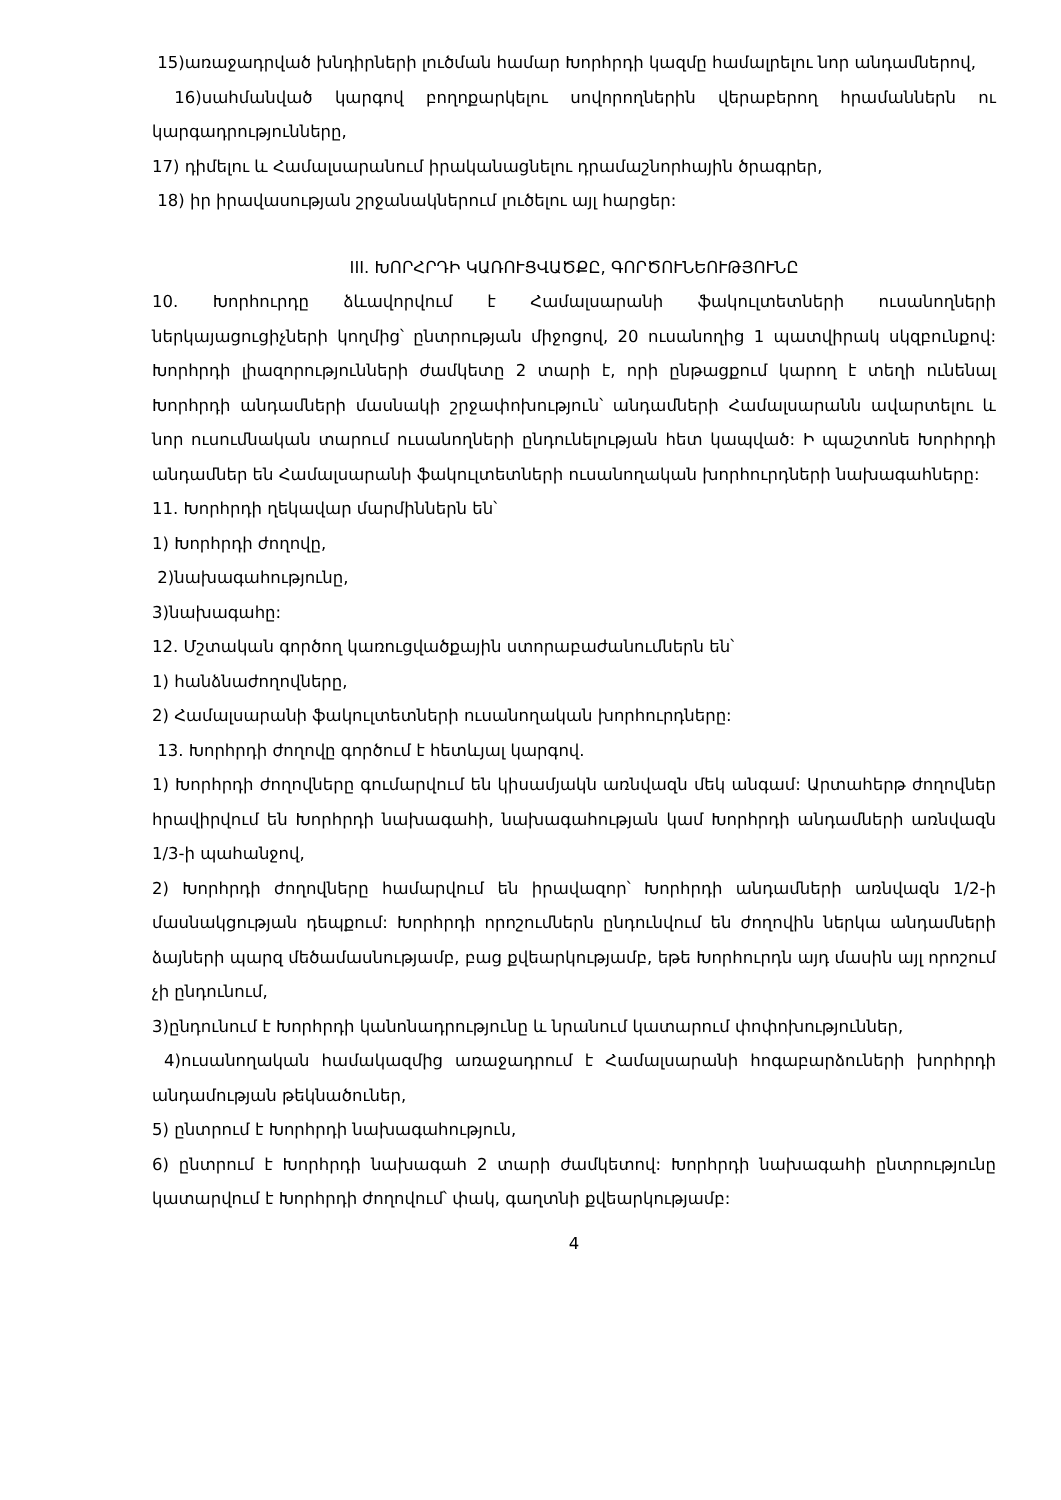15)առաջադրված խնդիրների լուծման համար Խորհրդի կազմը համալրելու նոր անդամներով,
16)սահմանված կարգով բողոքարկելու սովորողներին վերաբերող հրամաններն ու կարգադրությունները,
17) դիմելու և Համալսարանում իրականացնելու դրամաշնորհային ծրագրեր,
18) իր իրավասության շրջանակներում լուծելու այլ հարցեր:
III. ԽՈՐՀՐԴԻ ԿԱՌՈՒՑՎԱԾՔԸ, ԳՈՐԾՈՒՆԵՈՒԹՅՈՒՆԸ
10. Խորհուրդը ձևավորվում է Համալսարանի ֆակուլտետների ուսանողների ներկայացուցիչների կողմից՝ ընտրության միջոցով, 20 ուսանողից 1 պատվիրակ սկզբունքով: Խորհրդի լիազորությունների ժամկետը 2 տարի է, որի ընթացքում կարող է տեղի ունենալ Խորհրդի անդամների մասնակի շրջափոխություն՝ անդամների Համալսարանն ավարտելու և նոր ուսումնական տարում ուսանողների ընդունելության հետ կապված: Ի պաշտոնե Խորհրդի անդամներ են Համալսարանի ֆակուլտետների ուսանողական խորհուրդների նախագահները:
11. Խորհրդի ղեկավար մարմիններն են՝
1) Խորհրդի ժողովը,
2)նախագահությունը,
3)նախագահը:
12. Մշտական գործող կառուցվածքային ստորաբաժանումներն են՝
1) հանձնաժողովները,
2) Համալսարանի ֆակուլտետների ուսանողական խորհուրդները:
13. Խորհրդի ժողովը գործում է հետևյալ կարգով.
1) Խորհրդի ժողովները գումարվում են կիսամյակն առնվազն մեկ անգամ: Արտահերթ ժողովներ հրավիրվում են Խորհրդի նախագահի, նախագահության կամ Խորհրդի անդամների առնվազն 1/3-ի պահանջով,
2) Խորհրդի ժողովները համարվում են իրավազոր՝ Խորհրդի անդամների առնվազն 1/2-ի մասնակցության դեպքում: Խորհրդի որոշումներն ընդունվում են ժողովին ներկա անդամների ձայների պարզ մեծամասնությամբ, բաց քվեարկությամբ, եթե Խորհուրդն այդ մասին այլ որոշում չի ընդունում,
3)ընդունում է Խորհրդի կանոնադրությունը և նրանում կատարում փոփոխություններ,
4)ուսանողական համակազմից առաջադրում է Համալսարանի հոգաբարձուների խորհրդի անդամության թեկնածուներ,
5) ընտրում է Խորհրդի նախագահություն,
6) ընտրում է Խորհրդի նախագահ 2 տարի ժամկետով: Խորհրդի նախագահի ընտրությունը կատարվում է Խորհրդի ժողովում՝ փակ, գաղտնի քվեարկությամբ:
4